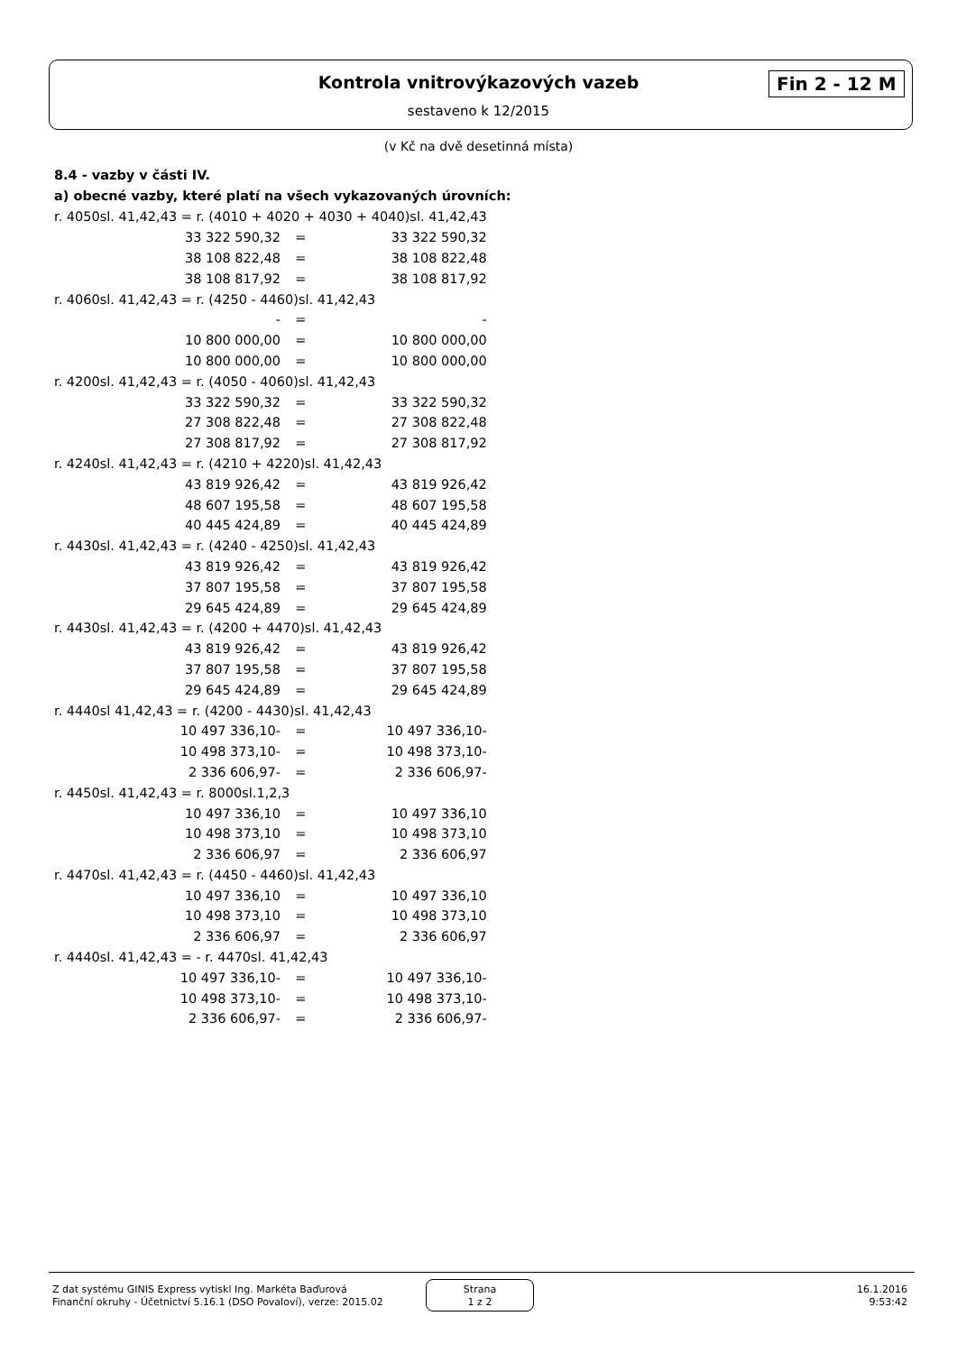Kontrola vnitrovýkazových vazeb Fin 2 - 12 M
sestaveno k 12/2015
(v Kč na dvě desetinná místa)
8.4 - vazby v části IV.
a) obecné vazby, které platí na všech vykazovaných úrovních:
| r. 4050sl. 41,42,43 = r. (4010 + 4020 + 4030 + 4040)sl. 41,42,43 | | |
| 33 322 590,32 | = | 33 322 590,32 |
| 38 108 822,48 | = | 38 108 822,48 |
| 38 108 817,92 | = | 38 108 817,92 |
| r. 4060sl. 41,42,43 = r. (4250 - 4460)sl. 41,42,43 | | |
| - | = | - |
| 10 800 000,00 | = | 10 800 000,00 |
| 10 800 000,00 | = | 10 800 000,00 |
| r. 4200sl. 41,42,43 = r. (4050 - 4060)sl. 41,42,43 | | |
| 33 322 590,32 | = | 33 322 590,32 |
| 27 308 822,48 | = | 27 308 822,48 |
| 27 308 817,92 | = | 27 308 817,92 |
| r. 4240sl. 41,42,43 = r. (4210 + 4220)sl. 41,42,43 | | |
| 43 819 926,42 | = | 43 819 926,42 |
| 48 607 195,58 | = | 48 607 195,58 |
| 40 445 424,89 | = | 40 445 424,89 |
| r. 4430sl. 41,42,43 = r. (4240 - 4250)sl. 41,42,43 | | |
| 43 819 926,42 | = | 43 819 926,42 |
| 37 807 195,58 | = | 37 807 195,58 |
| 29 645 424,89 | = | 29 645 424,89 |
| r. 4430sl. 41,42,43 = r. (4200 + 4470)sl. 41,42,43 | | |
| 43 819 926,42 | = | 43 819 926,42 |
| 37 807 195,58 | = | 37 807 195,58 |
| 29 645 424,89 | = | 29 645 424,89 |
| r. 4440sl 41,42,43 = r. (4200 - 4430)sl. 41,42,43 | | |
| 10 497 336,10- | = | 10 497 336,10- |
| 10 498 373,10- | = | 10 498 373,10- |
| 2 336 606,97- | = | 2 336 606,97- |
| r. 4450sl. 41,42,43 = r. 8000sl.1,2,3 | | |
| 10 497 336,10 | = | 10 497 336,10 |
| 10 498 373,10 | = | 10 498 373,10 |
| 2 336 606,97 | = | 2 336 606,97 |
| r. 4470sl. 41,42,43 = r. (4450 - 4460)sl. 41,42,43 | | |
| 10 497 336,10 | = | 10 497 336,10 |
| 10 498 373,10 | = | 10 498 373,10 |
| 2 336 606,97 | = | 2 336 606,97 |
| r. 4440sl. 41,42,43 = - r. 4470sl. 41,42,43 | | |
| 10 497 336,10- | = | 10 497 336,10- |
| 10 498 373,10- | = | 10 498 373,10- |
| 2 336 606,97- | = | 2 336 606,97- |
Z dat systému GINIS Express vytiskl Ing. Markéta Baďurová
Finanční okruhy - Účetnictví 5.16.1 (DSO Povaloví), verze: 2015.02
Strana
1 z 2
16.1.2016
9:53:42